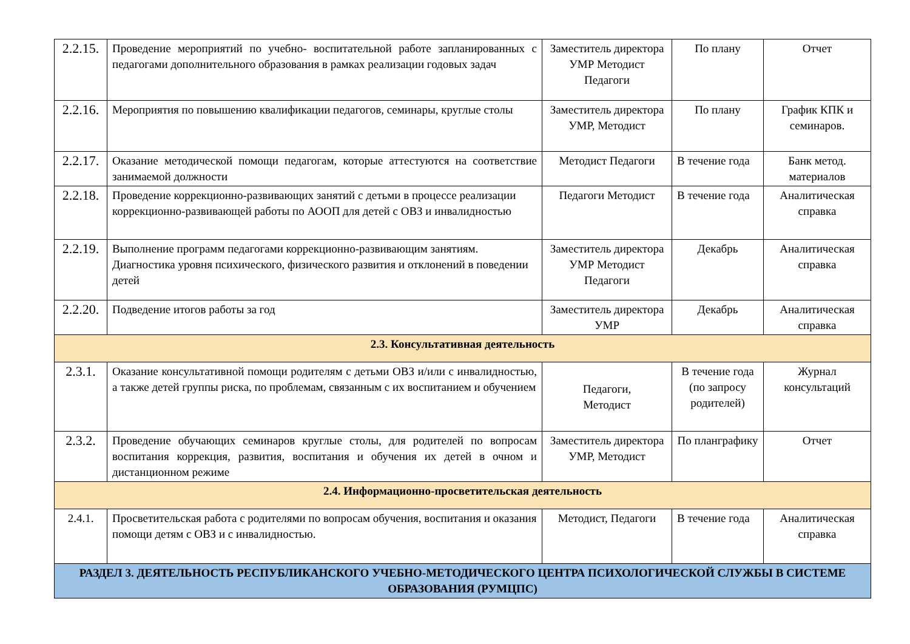| 2.2.15. | Проведение мероприятий по учебно- воспитательной работе запланированных с педагогами дополнительного образования в рамках реализации годовых задач | Заместитель директора УМР Методист Педагоги | По плану | Отчет |
| 2.2.16. | Мероприятия по повышению квалификации педагогов, семинары, круглые столы | Заместитель директора УМР, Методист | По плану | График КПК и семинаров. |
| 2.2.17. | Оказание методической помощи педагогам, которые аттестуются на соответствие занимаемой должности | Методист Педагоги | В течение года | Банк метод. материалов |
| 2.2.18. | Проведение коррекционно-развивающих занятий с детьми в процессе реализации коррекционно-развивающей работы по АООП для детей с ОВЗ и инвалидностью | Педагоги Методист | В течение года | Аналитическая справка |
| 2.2.19. | Выполнение программ педагогами коррекционно-развивающим занятиям. Диагностика уровня психического, физического развития и отклонений в поведении детей | Заместитель директора УМР Методист Педагоги | Декабрь | Аналитическая справка |
| 2.2.20. | Подведение итогов работы за год | Заместитель директора УМР | Декабрь | Аналитическая справка |
| 2.3. Консультативная деятельность | | | | |
| 2.3.1. | Оказание консультативной помощи родителям с детьми ОВЗ и/или с инвалидностью, а также детей группы риска, по проблемам, связанным с их воспитанием и обучением | Педагоги, Методист | В течение года (по запросу родителей) | Журнал консультаций |
| 2.3.2. | Проведение обучающих семинаров круглые столы, для родителей по вопросам воспитания коррекция, развития, воспитания и обучения их детей в очном и дистанционном режиме | Заместитель директора УМР, Методист | По планграфику | Отчет |
| 2.4. Информационно-просветительская деятельность | | | | |
| 2.4.1. | Просветительская работа с родителями по вопросам обучения, воспитания и оказания помощи детям с ОВЗ и с инвалидностью. | Методист, Педагоги | В течение года | Аналитическая справка |
| РАЗДЕЛ 3. ДЕЯТЕЛЬНОСТЬ РЕСПУБЛИКАНСКОГО УЧЕБНО-МЕТОДИЧЕСКОГО ЦЕНТРА ПСИХОЛОГИЧЕСКОЙ СЛУЖБЫ В СИСТЕМЕ ОБРАЗОВАНИЯ (РУМЦПС) | | | | |